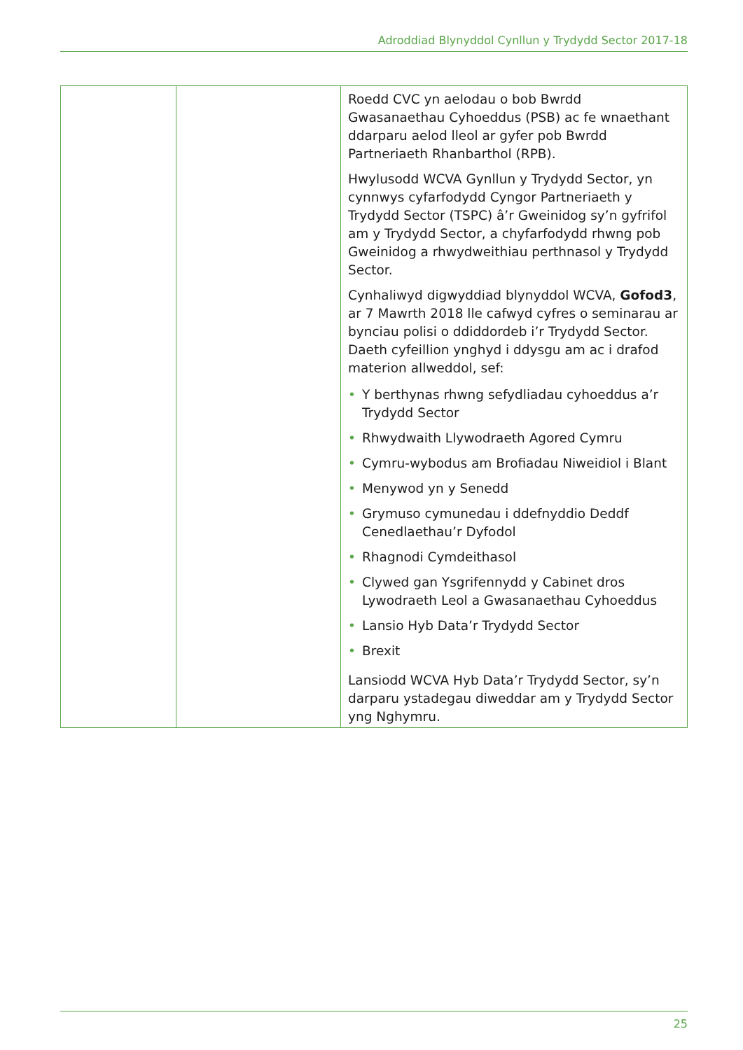Adroddiad Blynyddol Cynllun y Trydydd Sector 2017-18
| | | Roedd CVC yn aelodau o bob Bwrdd Gwasanaethau Cyhoeddus (PSB) ac fe wnaethant ddarparu aelod lleol ar gyfer pob Bwrdd Partneriaeth Rhanbarthol (RPB). Hwylusodd WCVA Gynllun y Trydydd Sector, yn cynnwys cyfarfodydd Cyngor Partneriaeth y Trydydd Sector (TSPC) â’r Gweinidog sy’n gyfrifol am y Trydydd Sector, a chyfarfodydd rhwng pob Gweinidog a rhwydweithiau perthnasol y Trydydd Sector. Cynhaliwyd digwyddiad blynyddol WCVA, Gofod3 , ar 7 Mawrth 2018 lle cafwyd cyfres o seminarau ar bynciau polisi o ddiddordeb i’r Trydydd Sector. Daeth cyfeillion ynghyd i ddysgu am ac i drafod materion allweddol, sef: • Y berthynas rhwng sefydliadau cyhoeddus a’r Trydydd Sector • Rhwydwaith Llywodraeth Agored Cymru • Cymru-wybodus am Brofiadau Niweidiol i Blant • Menywod yn y Senedd • Grymuso cymunedau i ddefnyddio Deddf Cenedlaethau’r Dyfodol • Rhagnodi Cymdeithasol • Clywed gan Ysgrifennydd y Cabinet dros Lywodraeth Leol a Gwasanaethau Cyhoeddus • Lansio Hyb Data’r Trydydd Sector • Brexit Lansiodd WCVA Hyb Data’r Trydydd Sector, sy’n darparu ystadegau diweddar am y Trydydd Sector yng Nghymru. |
25